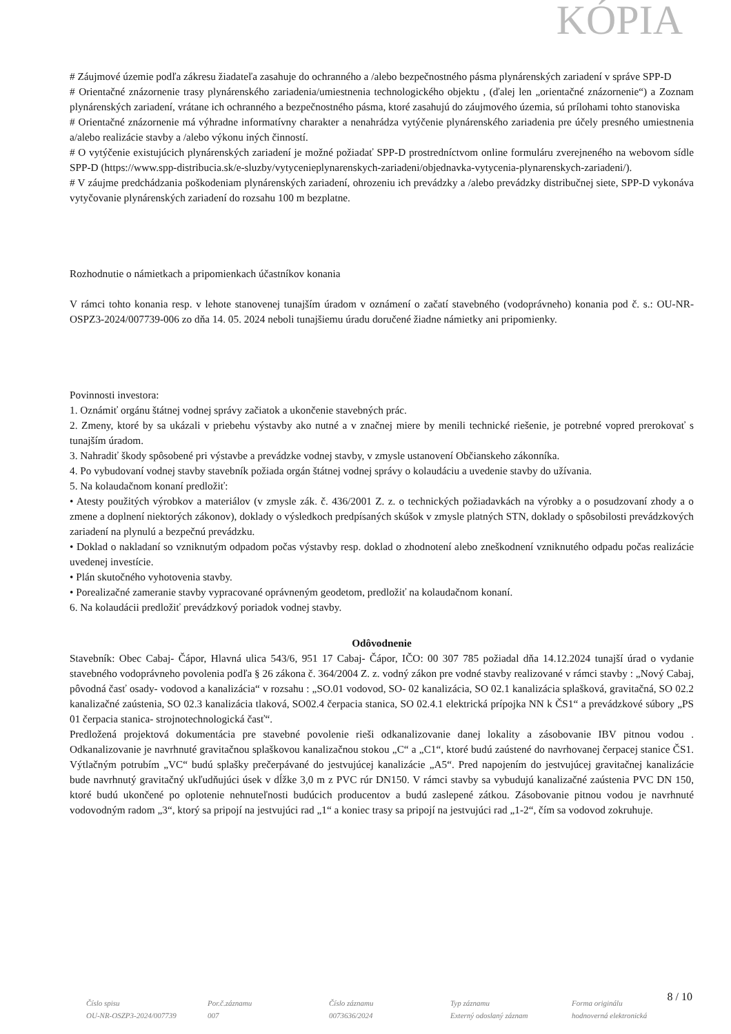KÓPIA
# Záujmové územie podľa zákresu žiadateľa zasahuje do ochranného a /alebo bezpečnostného pásma plynárenských zariadení v správe SPP-D
# Orientačné znázornenie trasy plynárenského zariadenia/umiestnenia technologického objektu , (ďalej len „orientačné znázornenie“) a Zoznam plynárenských zariadení, vrátane ich ochranného a bezpečnostného pásma, ktoré zasahujú do záujmového územia, sú prílohami tohto stanoviska
# Orientačné znázornenie má výhradne informatívny charakter a nenahrádza vytýčenie plynárenského zariadenia pre účely presného umiestnenia a/alebo realizácie stavby a /alebo výkonu iných činností.
# O vytýčenie existujúcich plynárenských zariadení je možné požiadať SPP-D prostredníctvom online formuláru zverejneného na webovom sídle SPP-D (https://www.spp-distribucia.sk/e-sluzby/vytycenieplynarenskych-zariadeni/objednavka-vytycenia-plynarenskych-zariadeni/).
# V záujme predchádzania poškodeniam plynárenských zariadení, ohrozeniu ich prevádzky a /alebo prevádzky distribučnej siete, SPP-D vykonáva vytyčovanie plynárenských zariadení do rozsahu 100 m bezplatne.
Rozhodnutie o námietkach a pripomienkach účastníkov konania
V rámci tohto konania resp. v lehote stanovenej tunajším úradom v oznámení o začatí stavebného (vodoprávneho) konania pod č. s.: OU-NR-OSPZ3-2024/007739-006 zo dňa 14. 05. 2024 neboli tunajšiemu úradu doručené žiadne námietky ani pripomienky.
Povinnosti investora:
1. Oznámiť orgánu štátnej vodnej správy začiatok a ukončenie stavebných prác.
2. Zmeny, ktoré by sa ukázali v priebehu výstavby ako nutné a v značnej miere by menili technické riešenie, je potrebné vopred prerokovať s tunajším úradom.
3. Nahradiť škody spôsobené pri výstavbe a prevádzke vodnej stavby, v zmysle ustanovení Občianskeho zákonníka.
4. Po vybudovaní vodnej stavby stavebník požiada orgán štátnej vodnej správy o kolaudáciu a uvedenie stavby do užívania.
5. Na kolaudačnom konaní predložiť:
• Atesty použitých výrobkov a materiálov (v zmysle zák. č. 436/2001 Z. z. o technických požiadavkách na výrobky a o posudzovaní zhody a o zmene a doplnení niektorých zákonov), doklady o výsledkoch predpísaných skúšok v zmysle platných STN, doklady o spôsobilosti prevádzkových zariadení na plynulú a bezpečnú prevádzku.
• Doklad o nakladaní so vzniknutým odpadom počas výstavby resp. doklad o zhodnotení alebo zneškodnení vzniknutého odpadu počas realizácie uvedenej investície.
• Plán skutočného vyhotovenia stavby.
• Porealizačné zameranie stavby vypracované oprávneným geodetom, predložiť na kolaudačnom konaní.
6. Na kolaudácii predložiť prevádzkový poriadok vodnej stavby.
Odôvodnenie
Stavebník: Obec Cabaj- Čápor, Hlavná ulica 543/6, 951 17 Cabaj- Čápor, IČO: 00 307 785 požiadal dňa 14.12.2024 tunajší úrad o vydanie stavebného vodoprávneho povolenia podľa § 26 zákona č. 364/2004 Z. z. vodný zákon pre vodné stavby realizované v rámci stavby : „Nový Cabaj, pôvodná časť osady- vodovod a kanalizácia“ v rozsahu : „SO.01 vodovod, SO- 02 kanalizácia, SO 02.1 kanalizácia splašková, gravitačná, SO 02.2 kanalizačné zaústenia, SO 02.3 kanalizácia tlaková, SO02.4 čerpacia stanica, SO 02.4.1 elektrická prípojka NN k ČS1“ a prevádzkové súbory „PS 01 čerpacia stanica- strojnotechnologická časť“.
Predložená projektová dokumentácia pre stavebné povolenie rieši odkanalizovanie danej lokality a zásobovanie IBV pitnou vodou . Odkanalizovanie je navrhnuté gravitačnou splaškovou kanalizačnou stokou „C“ a „C1“, ktoré budú zaústené do navrhovanej čerpacej stanice ČS1. Výtlačným potrubím „VC“ budú splašky prečerpávané do jestvujúcej kanalizácie „A5“. Pred napojením do jestvujúcej gravitačnej kanalizácie bude navrhnutý gravitačný ukľudňujúci úsek v dĺžke 3,0 m z PVC rúr DN150. V rámci stavby sa vybudujú kanalizačné zaústenia PVC DN 150, ktoré budú ukončené po oplotenie nehnuteľnosti budúcich producentov a budú zaslepené zátkou. Zásobovanie pitnou vodou je navrhnuté vodovodným radom „3“, ktorý sa pripojí na jestvujúci rad „1“ a koniec trasy sa pripojí na jestvujúci rad „1-2“, čím sa vodovod zokruhuje.
8 / 10
Číslo spisu
OU-NR-OSZP3-2024/007739
Por.č.záznamu
007
Číslo záznamu
0073636/2024
Typ záznamu
Externý odoslaný záznam
Forma originálu
hodnoverná elektronická